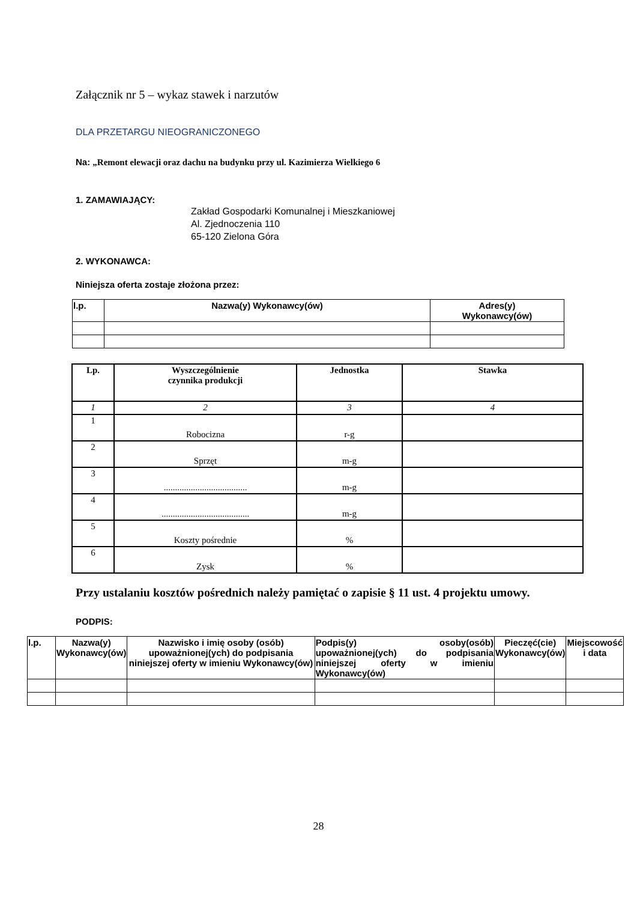Załącznik nr 5 – wykaz stawek i narzutów
DLA PRZETARGU NIEOGRANICZONEGO
Na: „Remont elewacji oraz dachu na budynku przy ul. Kazimierza Wielkiego 6
1. ZAMAWIAJĄCY:
Zakład Gospodarki Komunalnej i Mieszkaniowej
Al. Zjednoczenia 110
65-120 Zielona Góra
2. WYKONAWCA:
Niniejsza oferta zostaje złożona przez:
| l.p. | Nazwa(y) Wykonawcy(ów) | Adres(y) Wykonawcy(ów) |
| --- | --- | --- |
| Lp. | Wyszczególnienie czynnika produkcji | Jednostka | Stawka |
| --- | --- | --- | --- |
| 1 | 2 | 3 | 4 |
| 1 | Robocizna | r-g | |
| 2 | Sprzęt | m-g | |
| 3 | ..................................... | m-g | |
| 4 | ....................................... | m-g | |
| 5 | Koszty pośrednie | % | |
| 6 | Zysk | % | |
Przy ustalaniu kosztów pośrednich należy pamiętać o zapisie § 11 ust. 4 projektu umowy.
PODPIS:
| l.p. | Nazwa(y) Wykonawcy(ów) | Nazwisko i imię osoby (osób) upoważnionej(ych) do podpisania niniejszej oferty w imieniu Wykonawcy(ów) | Podpis(y) osoby(osób) upoważnionej(ych) do podpisania niniejszej oferty w imieniu Wykonawcy(ów) | Pieczęć(cie) Wykonawcy(ów) | Miejscowość i data |
28